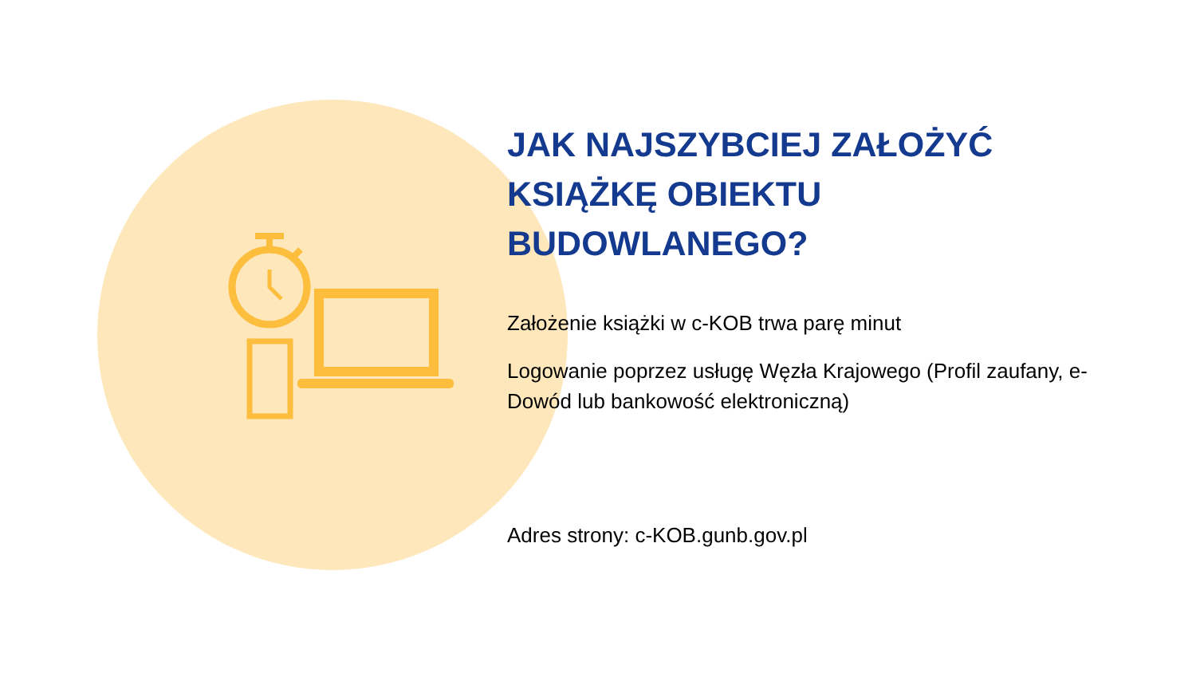JAK NAJSZYBCIEJ ZAŁOŻYĆ KSIĄŻKĘ OBIEKTU BUDOWLANEGO?
Założenie książki w c-KOB trwa parę minut
Logowanie poprzez usługę Węzła Krajowego (Profil zaufany, e-Dowód lub bankowość elektroniczną)
Adres strony: c-KOB.gunb.gov.pl